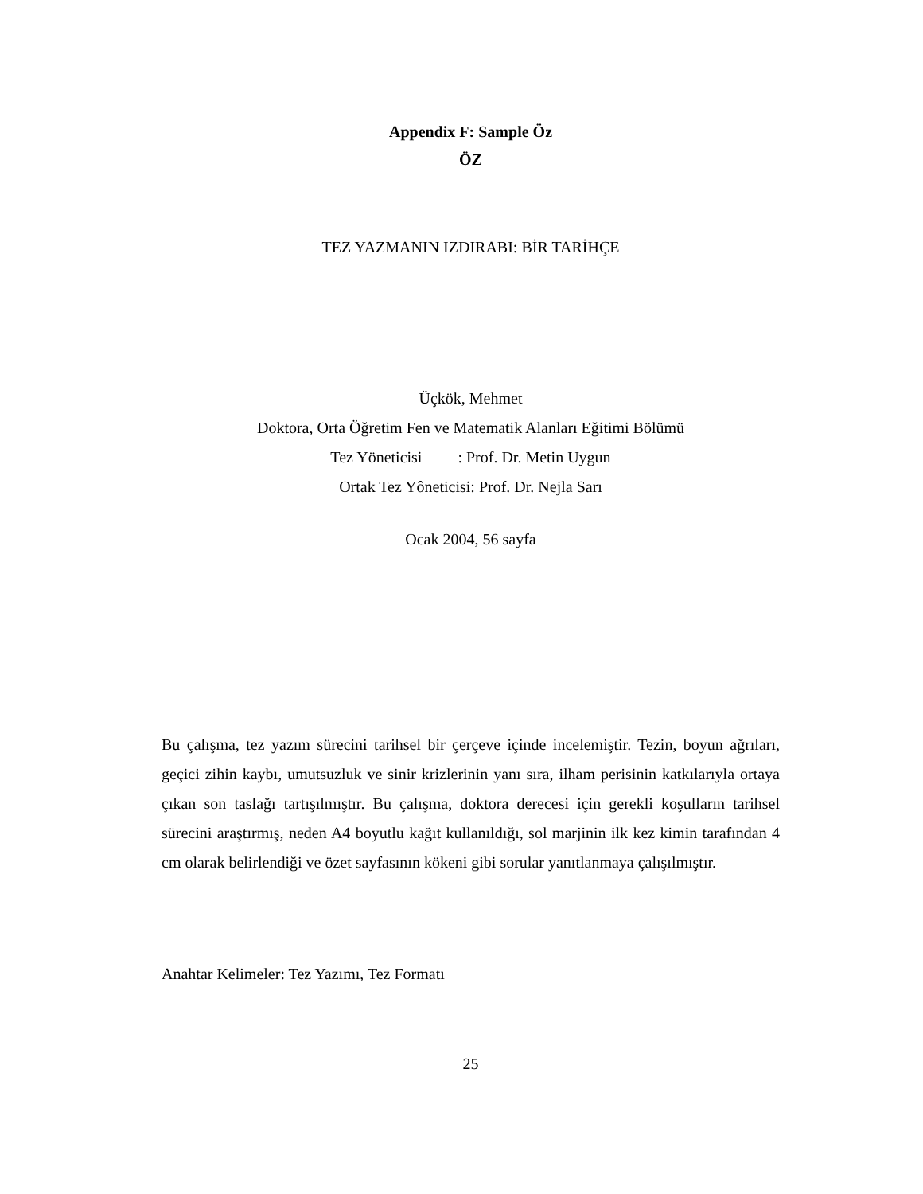Appendix F: Sample Öz
ÖZ
TEZ YAZMANIN IZDIRABI: BİR TARİHÇE
Üçkök, Mehmet
Doktora, Orta Öğretim Fen ve Matematik Alanları Eğitimi Bölümü
Tez Yöneticisi : Prof. Dr. Metin Uygun
Ortak Tez Yôneticisi: Prof. Dr. Nejla Sarı
Ocak 2004, 56 sayfa
Bu çalışma, tez yazım sürecini tarihsel bir çerçeve içinde incelemiştir. Tezin, boyun ağrıları, geçici zihin kaybı, umutsuzluk ve sinir krizlerinin yanı sıra, ilham perisinin katkılarıyla ortaya çıkan son taslağı tartışılmıştır. Bu çalışma, doktora derecesi için gerekli koşulların tarihsel sürecini araştırmış, neden A4 boyutlu kağıt kullanıldığı, sol marjinin ilk kez kimin tarafından 4 cm olarak belirlendiği ve özet sayfasının kökeni gibi sorular yanıtlanmaya çalışılmıştır.
Anahtar Kelimeler: Tez Yazımı, Tez Formatı
25